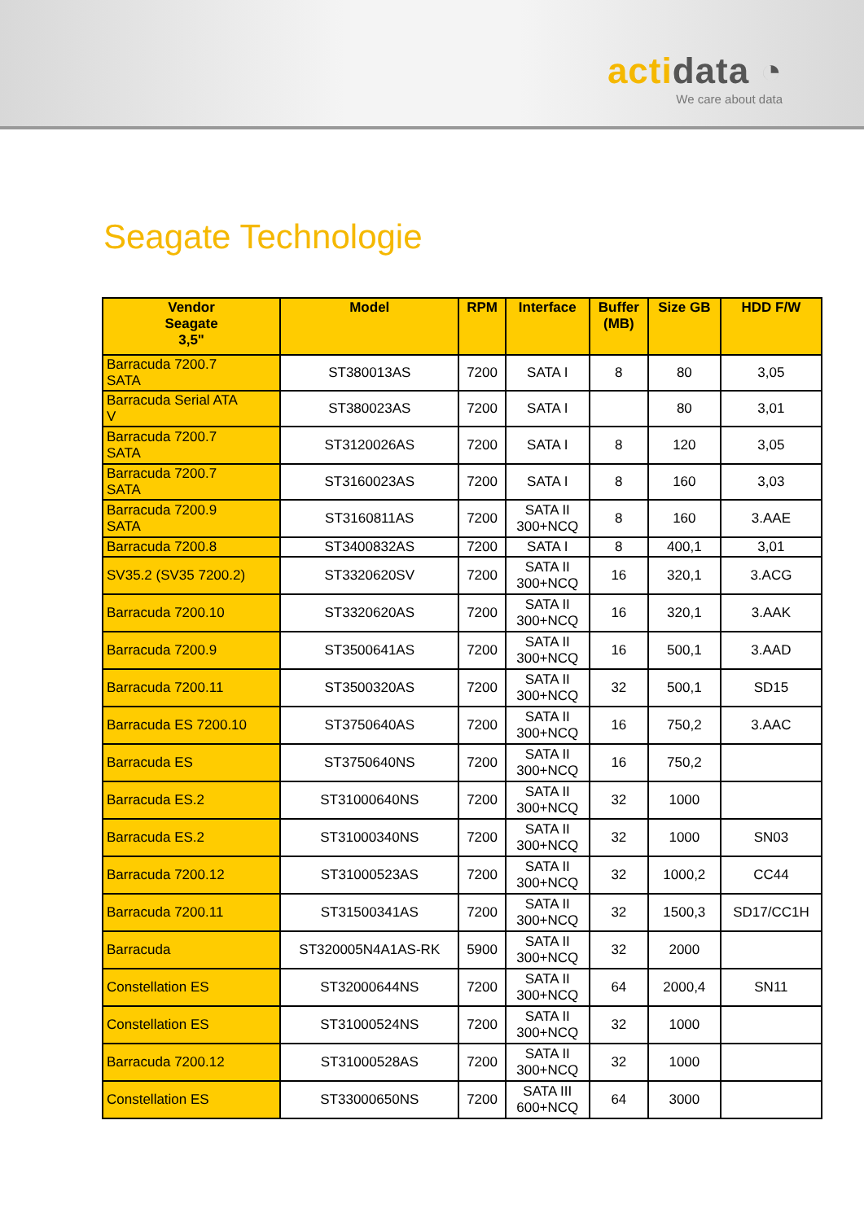actidata ◔
We care about data
Seagate Technologie
| Vendor Seagate 3,5" | Model | RPM | Interface | Buffer (MB) | Size GB | HDD F/W |
| --- | --- | --- | --- | --- | --- | --- |
| Barracuda 7200.7 SATA | ST380013AS | 7200 | SATA I | 8 | 80 | 3,05 |
| Barracuda Serial ATA V | ST380023AS | 7200 | SATA I | | 80 | 3,01 |
| Barracuda 7200.7 SATA | ST3120026AS | 7200 | SATA I | 8 | 120 | 3,05 |
| Barracuda 7200.7 SATA | ST3160023AS | 7200 | SATA I | 8 | 160 | 3,03 |
| Barracuda 7200.9 SATA | ST3160811AS | 7200 | SATA II 300+NCQ | 8 | 160 | 3.AAE |
| Barracuda 7200.8 | ST3400832AS | 7200 | SATA I | 8 | 400,1 | 3,01 |
| SV35.2 (SV35 7200.2) | ST3320620SV | 7200 | SATA II 300+NCQ | 16 | 320,1 | 3.ACG |
| Barracuda 7200.10 | ST3320620AS | 7200 | SATA II 300+NCQ | 16 | 320,1 | 3.AAK |
| Barracuda 7200.9 | ST3500641AS | 7200 | SATA II 300+NCQ | 16 | 500,1 | 3.AAD |
| Barracuda 7200.11 | ST3500320AS | 7200 | SATA II 300+NCQ | 32 | 500,1 | SD15 |
| Barracuda ES 7200.10 | ST3750640AS | 7200 | SATA II 300+NCQ | 16 | 750,2 | 3.AAC |
| Barracuda ES | ST3750640NS | 7200 | SATA II 300+NCQ | 16 | 750,2 | |
| Barracuda ES.2 | ST31000640NS | 7200 | SATA II 300+NCQ | 32 | 1000 | |
| Barracuda ES.2 | ST31000340NS | 7200 | SATA II 300+NCQ | 32 | 1000 | SN03 |
| Barracuda 7200.12 | ST31000523AS | 7200 | SATA II 300+NCQ | 32 | 1000,2 | CC44 |
| Barracuda 7200.11 | ST31500341AS | 7200 | SATA II 300+NCQ | 32 | 1500,3 | SD17/CC1H |
| Barracuda | ST320005N4A1AS-RK | 5900 | SATA II 300+NCQ | 32 | 2000 | |
| Constellation ES | ST32000644NS | 7200 | SATA II 300+NCQ | 64 | 2000,4 | SN11 |
| Constellation ES | ST31000524NS | 7200 | SATA II 300+NCQ | 32 | 1000 | |
| Barracuda 7200.12 | ST31000528AS | 7200 | SATA II 300+NCQ | 32 | 1000 | |
| Constellation ES | ST33000650NS | 7200 | SATA III 600+NCQ | 64 | 3000 | |